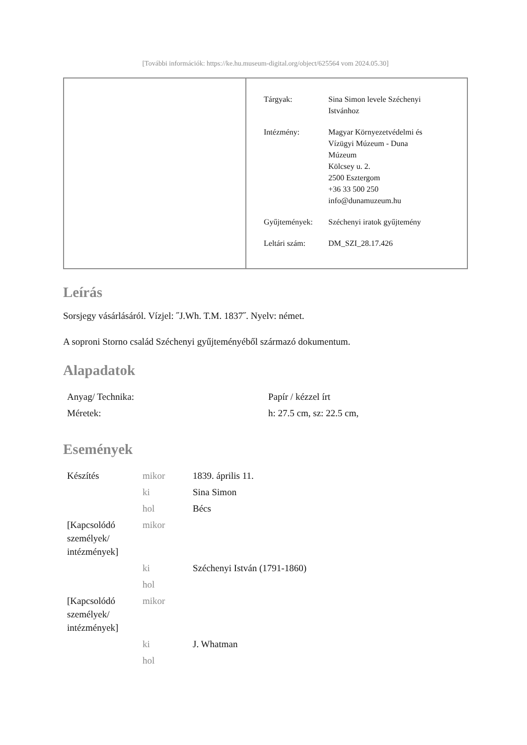[További információk: https://ke.hu.museum-digital.org/object/625564 vom 2024.05.30]
| Tárgyak: | Sina Simon levele Széchenyi Istvánhoz |
| Intézmény: | Magyar Környezetvédelmi és Vízügyi Múzeum - Duna Múzeum Kölcsey u. 2. 2500 Esztergom +36 33 500 250 info@dunamuzeum.hu |
| Gyűjtemények: | Széchenyi iratok gyűjtemény |
| Leltári szám: | DM_SZI_28.17.426 |
Leírás
Sorsjegy vásárlásáról. Vízjel: ˝J.Wh. T.M. 1837˝. Nyelv: német.
A soproni Storno család Széchenyi gyűjteményéből származó dokumentum.
Alapadatok
| Anyag/ Technika: | Papír / kézzel írt |
| Méretek: | h: 27.5 cm, sz: 22.5 cm, |
Események
| Készítés | mikor | 1839. április 11. |
| | ki | Sina Simon |
| | hol | Bécs |
| [Kapcsolódó személyek/ intézmények] | mikor | |
| | ki | Széchenyi István (1791-1860) |
| | hol | |
| [Kapcsolódó személyek/ intézmények] | mikor | |
| | ki | J. Whatman |
| | hol | |